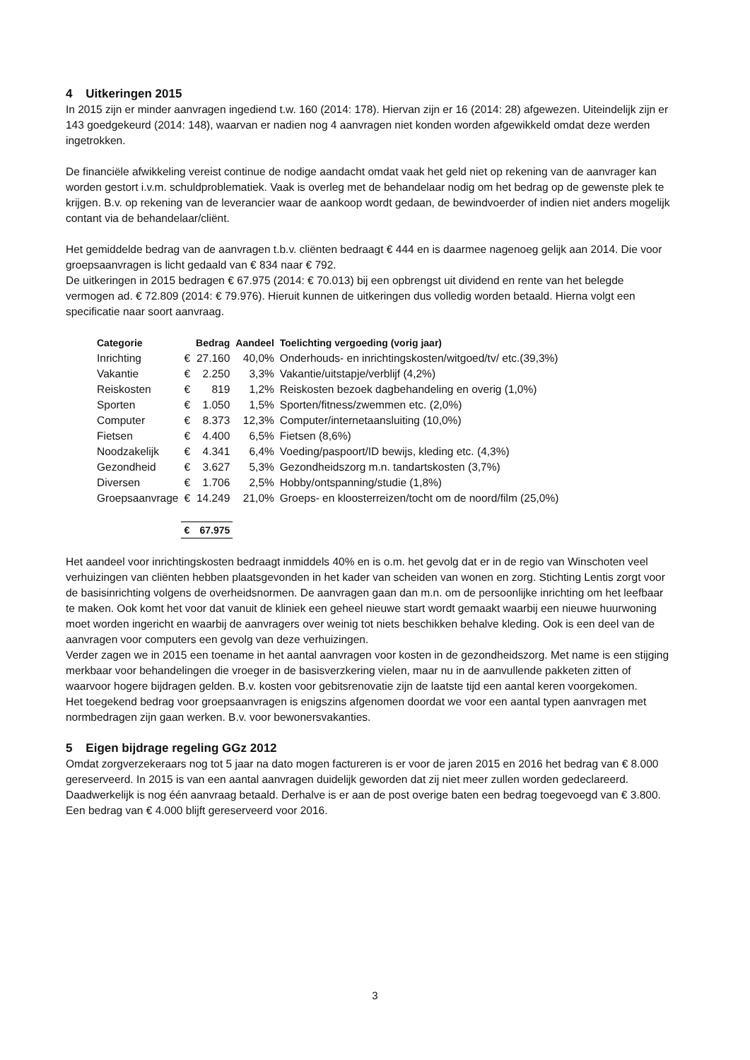4 Uitkeringen 2015
In 2015 zijn er minder aanvragen ingediend t.w. 160 (2014: 178). Hiervan zijn er 16 (2014: 28) afgewezen. Uiteindelijk zijn er 143 goedgekeurd (2014: 148), waarvan er nadien nog 4 aanvragen niet konden worden afgewikkeld omdat deze werden ingetrokken.
De financiële afwikkeling vereist continue de nodige aandacht omdat vaak het geld niet op rekening van de aanvrager kan worden gestort i.v.m. schuldproblematiek. Vaak is overleg met de behandelaar nodig om het bedrag op de gewenste plek te krijgen. B.v. op rekening van de leverancier waar de aankoop wordt gedaan, de bewindvoerder of indien niet anders mogelijk contant via de behandelaar/cliënt.
Het gemiddelde bedrag van de aanvragen t.b.v. cliënten bedraagt € 444 en is daarmee nagenoeg gelijk aan 2014. Die voor groepsaanvragen is licht gedaald van € 834 naar € 792.
De uitkeringen in 2015 bedragen € 67.975 (2014: € 70.013) bij een opbrengst uit dividend en rente van het belegde vermogen ad. € 72.809 (2014: € 79.976). Hieruit kunnen de uitkeringen dus volledig worden betaald. Hierna volgt een specificatie naar soort aanvraag.
| Categorie | | Bedrag | Aandeel | Toelichting vergoeding (vorig jaar) |
| --- | --- | --- | --- | --- |
| Inrichting | € | 27.160 | 40,0% | Onderhouds- en inrichtingskosten/witgoed/tv/ etc.(39,3%) |
| Vakantie | € | 2.250 | 3,3% | Vakantie/uitstapje/verblijf (4,2%) |
| Reiskosten | € | 819 | 1,2% | Reiskosten bezoek dagbehandeling en overig (1,0%) |
| Sporten | € | 1.050 | 1,5% | Sporten/fitness/zwemmen etc. (2,0%) |
| Computer | € | 8.373 | 12,3% | Computer/internetaansluiting (10,0%) |
| Fietsen | € | 4.400 | 6,5% | Fietsen (8,6%) |
| Noodzakelijk | € | 4.341 | 6,4% | Voeding/paspoort/ID bewijs, kleding etc. (4,3%) |
| Gezondheid | € | 3.627 | 5,3% | Gezondheidszorg m.n. tandartskosten (3,7%) |
| Diversen | € | 1.706 | 2,5% | Hobby/ontspanning/studie (1,8%) |
| Groepsaanvrage | € | 14.249 | 21,0% | Groeps- en kloosterreizen/tocht om de noord/film (25,0%) |
| | € | 67.975 | | |
Het aandeel voor inrichtingskosten bedraagt inmiddels 40% en is o.m. het gevolg dat er in de regio van Winschoten veel verhuizingen van cliënten hebben plaatsgevonden in het kader van scheiden van wonen en zorg. Stichting Lentis zorgt voor de basisinrichting volgens de overheidsnormen. De aanvragen gaan dan m.n. om de persoonlijke inrichting om het leefbaar te maken. Ook komt het voor dat vanuit de kliniek een geheel nieuwe start wordt gemaakt waarbij een nieuwe huurwoning moet worden ingericht en waarbij de aanvragers over weinig tot niets beschikken behalve kleding. Ook is een deel van de aanvragen voor computers een gevolg van deze verhuizingen.
Verder zagen we in 2015 een toename in het aantal aanvragen voor kosten in de gezondheidszorg. Met name is een stijging merkbaar voor behandelingen die vroeger in de basisverzkering vielen, maar nu in de aanvullende pakketen zitten of waarvoor hogere bijdragen gelden. B.v. kosten voor gebitsrenovatie zijn de laatste tijd een aantal keren voorgekomen.
Het toegekend bedrag voor groepsaanvragen is enigszins afgenomen doordat we voor een aantal typen aanvragen met normbedragen zijn gaan werken. B.v. voor bewonersvakanties.
5 Eigen bijdrage regeling GGz 2012
Omdat zorgverzekeraars nog tot 5 jaar na dato mogen factureren is er voor de jaren 2015 en 2016 het bedrag van € 8.000 gereserveerd. In 2015 is van een aantal aanvragen duidelijk geworden dat zij niet meer zullen worden gedeclareerd. Daadwerkelijk is nog één aanvraag betaald. Derhalve is er aan de post overige baten een bedrag toegevoegd van € 3.800. Een bedrag van € 4.000 blijft gereserveerd voor 2016.
3